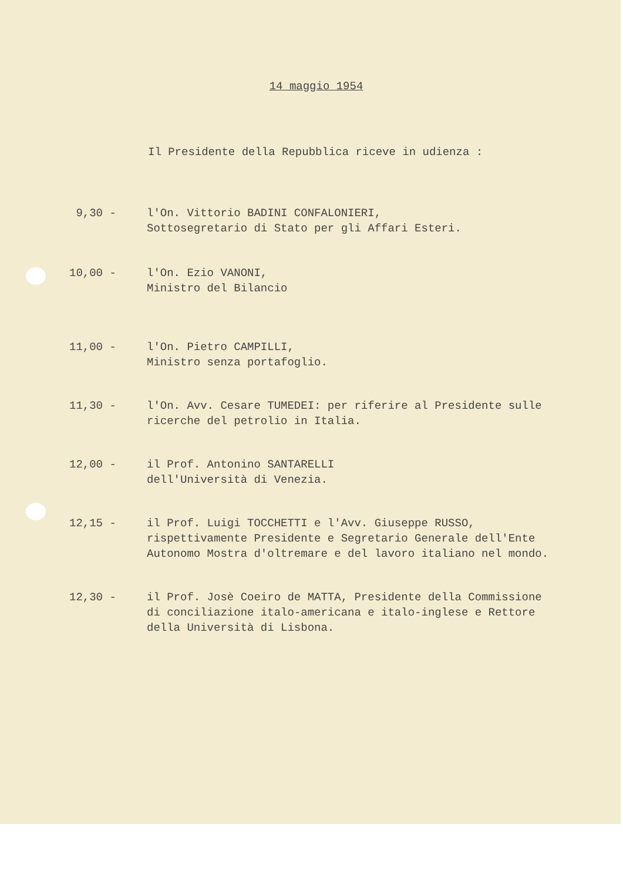14 maggio 1954
Il Presidente della Repubblica riceve in udienza :
9,30 - l'On. Vittorio BADINI CONFALONIERI,
Sottosegretario di Stato per gli Affari Esteri.
10,00 - l'On. Ezio VANONI,
Ministro del Bilancio
11,00 - l'On. Pietro CAMPILLI,
Ministro senza portafoglio.
11,30 - l'On. Avv. Cesare TUMEDEI: per riferire al Presidente sulle
ricerche del petrolio in Italia.
12,00 - il Prof. Antonino SANTARELLI
dell'Università di Venezia.
12,15 - il Prof. Luigi TOCCHETTI e l'Avv. Giuseppe RUSSO,
rispettivamente Presidente e Segretario Generale dell'Ente
Autonomo Mostra d'oltremare e del lavoro italiano nel mondo.
12,30 - il Prof. Josè Coeiro de MATTA, Presidente della Commissione
di conciliazione italo-americana e italo-inglese e Rettore
della Università di Lisbona.